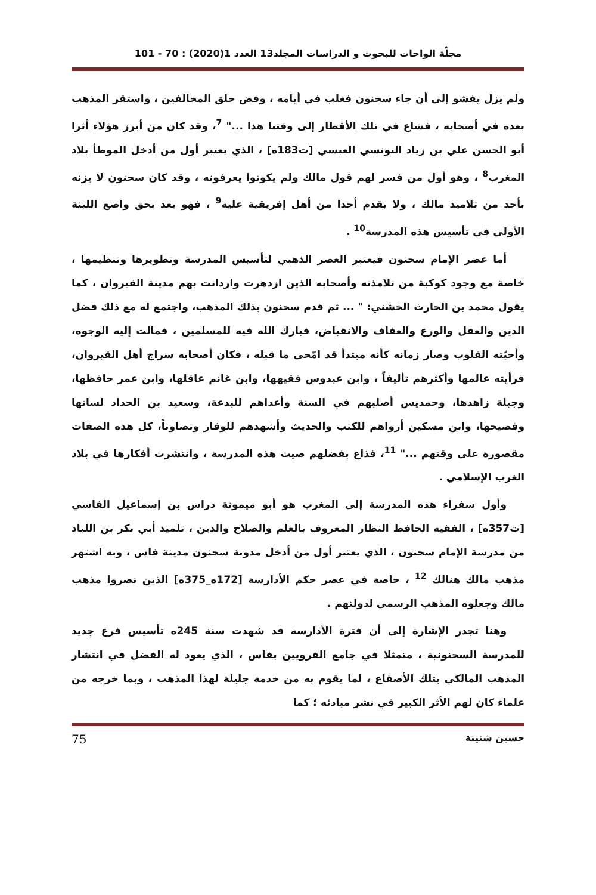مجلّة الواحات للبحوث و الدراسات المجلد13 العدد 1(2020) : 70 - 101
ولم يزل يفشو إلى أن جاء سحنون فغلب في أيامه ، وفض حلق المخالفين ، واستقر المذهب بعده في أصحابه ، فشاع في تلك الأقطار إلى وقتنا هذا ..." <sup>7</sup>، وقد كان من أبرز هؤلاء أثرا أبو الحسن علي بن زياد التونسي العبسي [ت183ه] ، الذي يعتبر أول من أدخل الموطأ بلاد المغرب<sup>8</sup> ، وهو أول من فسر لهم قول مالك ولم يكونوا يعرفونه ، وقد كان سحنون لا يزنه بأحد من تلاميذ مالك ، ولا يقدم أحدا من أهل إفريقية عليه<sup>9</sup> ، فهو يعد بحق واضع اللبنة الأولى في تأسيس هذه المدرسة<sup>10</sup> .
أما عصر الإمام سحنون فيعتبر العصر الذهبي لتأسيس المدرسة وتطويرها وتنظيمها ، خاصة مع وجود كوكبة من تلامذته وأصحابه الذين ازدهرت وازدانت بهم مدينة القيروان ، كما يقول محمد بن الحارث الخشني: " ... ثم قدم سحنون بذلك المذهب، واجتمع له مع ذلك فضل الدين والعقل والورع والعفاف والانقباض، فبارك الله فيه للمسلمين ، فمالت إليه الوجوه، وأحبّته القلوب وصار زمانه كأنه مبتدأ قد امّحى ما قبله ، فكان أصحابه سراج أهل القيروان، فرأيته عالمها وأكثرهم تأليفاً ، وابن عبدوس فقيهها، وابن غانم عاقلها، وابن عمر حافظها، وجبلة زاهدها، وحمديس أصلبهم في السنة وأعداهم للبدعة، وسعيد بن الحداد لسانها وفصيحها، وابن مسكين أرواهم للكتب والحديث وأشهدهم للوقار وتصاوناً، كل هذه الصفات مقصورة على وقتهم ..." <sup>11</sup>، فذاع بفضلهم صيت هذه المدرسة ، وانتشرت أفكارها في بلاد الغرب الإسلامي .
وأول سفراء هذه المدرسة إلى المغرب هو أبو ميمونة دراس بن إسماعيل الفاسي [ت357ه] ، الفقيه الحافظ النظار المعروف بالعلم والصلاح والدين ، تلميذ أبي بكر بن اللباد من مدرسة الإمام سحنون ، الذي يعتبر أول من أدخل مدونة سحنون مدينة فاس ، وبه اشتهر مذهب مالك هنالك <sup>12</sup> ، خاصة في عصر حكم الأدارسة [172ه_375ه] الذين نصروا مذهب مالك وجعلوه المذهب الرسمي لدولتهم .
وهنا تجدر الإشارة إلى أن فترة الأدارسة قد شهدت سنة 245ه تأسيس فرع جديد للمدرسة السحنونية ، متمثلا في جامع القرويين بفاس ، الذي يعود له الفضل في انتشار المذهب المالكي بتلك الأصقاع ، لما يقوم به من خدمة جليلة لهذا المذهب ، وبما خرجه من علماء كان لهم الأثر الكبير في نشر مبادئه ؛ كما
حسين شنينة 75